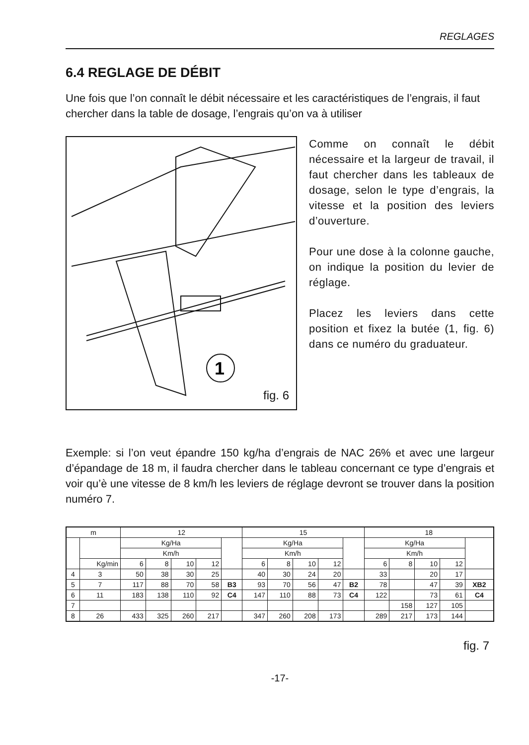REGLAGES
6.4 REGLAGE DE DÉBIT
Une fois que l’on connaît le débit nécessaire et les caractéristiques de l’engrais, il faut chercher dans la table de dosage, l’engrais qu’on va à utiliser
1
fig. 6
Comme on connaît le débit nécessaire et la largeur de travail, il faut chercher dans les tableaux de dosage, selon le type d’engrais, la vitesse et la position des leviers d’ouverture.
Pour une dose à la colonne gauche, on indique la position du levier de réglage.
Placez les leviers dans cette position et fixez la butée (1, fig. 6) dans ce numéro du graduateur.
Exemple: si l’on veut épandre 150 kg/ha d’engrais de NAC 26% et avec une largeur d’épandage de 18 m, il faudra chercher dans le tableau concernant ce type d’engrais et voir qu’è une vitesse de 8 km/h les leviers de réglage devront se trouver dans la position numéro 7.
| m | | 12 | | | | | 15 | | | | | 18 | | | | |
| --- | --- | --- | --- | --- | --- | --- | --- | --- | --- | --- | --- | --- | --- | --- | --- | --- |
| | | Kg/Ha | | | | | Kg/Ha | | | | | Kg/Ha | | | | |
| | | Km/h | | | | | Km/h | | | | | Km/h | | | | |
| | Kg/min | 6 | 8 | 10 | 12 | | 6 | 8 | 10 | 12 | | 6 | 8 | 10 | 12 | |
| 4 | 3 | 50 | 38 | 30 | 25 | | 40 | 30 | 24 | 20 | | 33 | | 20 | 17 | |
| 5 | 7 | 117 | 88 | 70 | 58 | B3 | 93 | 70 | 56 | 47 | B2 | 78 | | 47 | 39 | XB2 |
| 6 | 11 | 183 | 138 | 110 | 92 | C4 | 147 | 110 | 88 | 73 | C4 | 122 | | 73 | 61 | C4 |
| 7 | | | | | | | | | | | | | 158 | 127 | 105 | |
| 8 | 26 | 433 | 325 | 260 | 217 | | 347 | 260 | 208 | 173 | | 289 | 217 | 173 | 144 | |
fig. 7
-17-